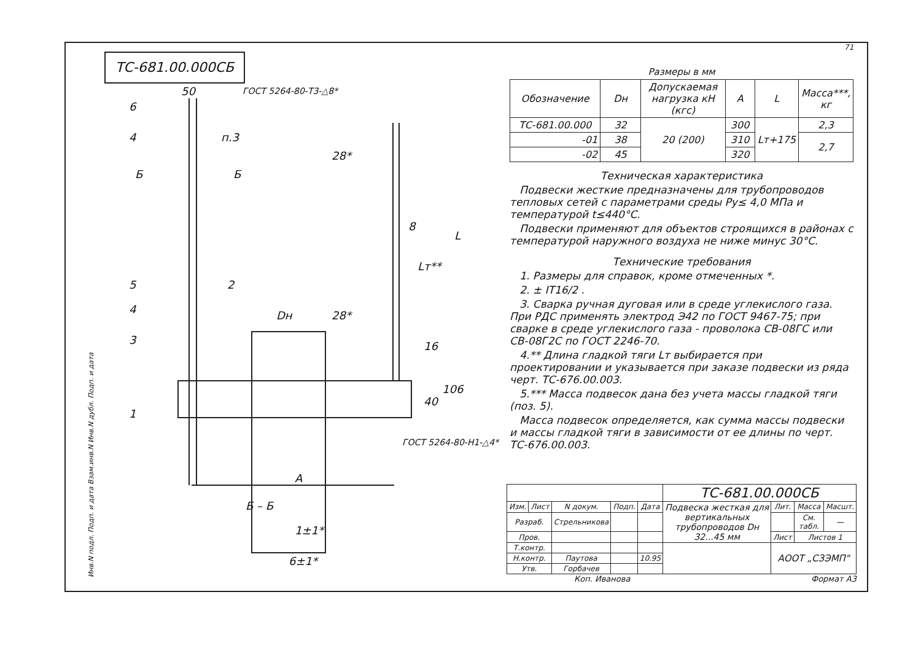ТС-681.00.000СБ
50
6
4
п.3
Б
Б
5
2
4
Dн
3
1
А
Б – Б
6±1*
1±1*
28*
8
Lт**
L
28*
16
106
40
ГОСТ 5264-80-Т3-△8*
ГОСТ 5264-80-Н1-△4*
Размеры в мм
| Обозначение | Dн | Допускаемая нагрузка кН (кгс) | A | L | Масса***, кг |
| --- | --- | --- | --- | --- | --- |
| ТС-681.00.000 | 32 | 20 (200) | 300 | Lт+175 | 2,3 |
| -01 | 38 | | 310 | | 2,7 |
| -02 | 45 | | 320 | | |
Техническая характеристика
Подвески жесткие предназначены для трубопроводов тепловых сетей с параметрами среды Ру≤ 4,0 МПа и температурой t≤440°С.
Подвески применяют для объектов строящихся в районах с температурой наружного воздуха не ниже минус 30°С.
Технические требования
1. Размеры для справок, кроме отмеченных *.
2. ± IT16/2 .
3. Сварка ручная дуговая или в среде углекислого газа. При РДС применять электрод Э42 по ГОСТ 9467-75; при сварке в среде углекислого газа - проволока СВ-08ГС или СВ-08Г2С по ГОСТ 2246-70.
4.** Длина гладкой тяги Lт выбирается при проектировании и указывается при заказе подвески из ряда черт. ТС-676.00.003.
5.*** Масса подвесок дана без учета массы гладкой тяги (поз. 5).
Масса подвесок определяется, как сумма массы подвески и массы гладкой тяги в зависимости от ее длины по черт. ТС-676.00.003.
| | | | | | ТС-681.00.000СБ | | | |
| Изм. | Лист | N докум. | Подп. | Дата | Подвеска жесткая для вертикальных трубопроводов Dн 32...45 мм | Лит. | Масса | Масшт. |
| Разраб. | | Стрельникова | | | | | См. табл. | — |
| Пров. | | | | | | Лист | Листов 1 | |
| Т.контр. | | | | | | АООТ „СЗЭМП" | | |
| Н.контр. | | Паутова | | 10.95 | | | | |
| Утв. | | Горбачев | | | | | | |
Коп. Иванова Формат А3
Инв.N подл. Подп. и дата Взам.инв.N Инв.N дубл. Подп. и дата
71